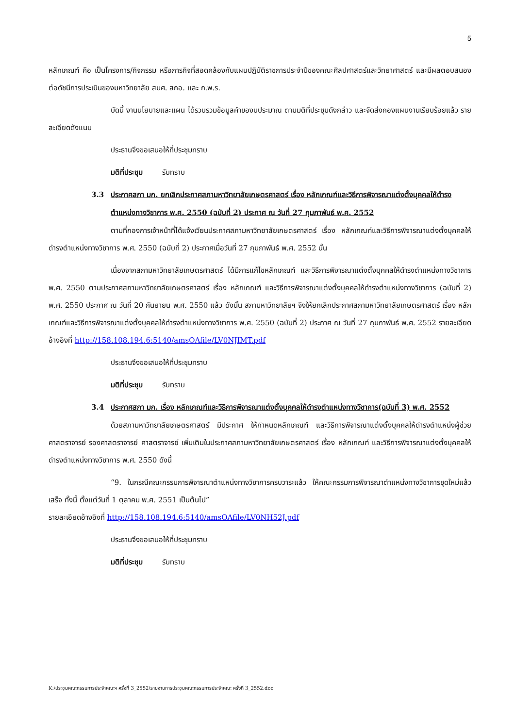5
หลักเกณฑ์ คือ เป็นโครงการ/กิจกรรม หรือภารกิจที่สอดคล้องกับแผนปฏิบัติราชการประจำปีของคณะศิลปศาสตร์และวิทยาศาสตร์ และมีผลตอบสนองต่อดัชนีการประเมินของมหาวิทยาลัย สมศ. สกอ. และ ก.พ.ร.
บัดนี้ งานนโยบายและแผน ได้รวบรวมข้อมูลคำของบประมาณ ตามมติที่ประชุมดังกล่าว และจัดส่งกองแผนงานเรียบร้อยแล้ว รายละเอียดดังแนบ
ประธานจึงขอเสนอให้ที่ประชุมทราบ
มติที่ประชุม รับทราบ
3.3 ประกาศสภา มก. ยกเลิกประกาศสภามหาวิทยาลัยเกษตรศาสตร์ เรื่อง หลักเกณฑ์และวิธีการพิจารณาแต่งตั้งบุคคลให้ดำรงตำแหน่งทางวิชาการ พ.ศ. 2550 (ฉบับที่ 2) ประกาศ ณ วันที่ 27 กุมภาพันธ์ พ.ศ. 2552
ตามที่กองการเจ้าหน้าที่ได้แจ้งเวียนประกาศสภามหาวิทยาลัยเกษตรศาสตร์ เรื่อง หลักเกณฑ์และวิธีการพิจารณาแต่งตั้งบุคคลให้ดำรงตำแหน่งทางวิชาการ พ.ศ. 2550 (ฉบับที่ 2) ประกาศเมื่อวันที่ 27 กุมภาพันธ์ พ.ศ. 2552 นั้น
เนื่องจากสภามหาวิทยาลัยเกษตรศาสตร์ ได้มีการแก้ไขหลักเกณฑ์ และวิธีการพิจารณาแต่งตั้งบุคคลให้ดำรงตำแหน่งทางวิชาการ พ.ศ. 2550 ตามประกาศสภามหาวิทยาลัยเกษตรศาสตร์ เรื่อง หลักเกณฑ์ และวิธีการพิจารณาแต่งตั้งบุคคลให้ดำรงตำแหน่งทางวิชาการ (ฉบับที่ 2) พ.ศ. 2550 ประกาศ ณ วันที่ 20 กันยายน พ.ศ. 2550 แล้ว ดังนั้น สภามหาวิทยาลัยฯ จึงให้ยกเลิกประกาศสภามหาวิทยาลัยเกษตรศาสตร์ เรื่อง หลักเกณฑ์และวิธีการพิจารณาแต่งตั้งบุคคลให้ดำรงตำแหน่งทางวิชาการ พ.ศ. 2550 (ฉบับที่ 2) ประกาศ ณ วันที่ 27 กุมภาพันธ์ พ.ศ. 2552 รายละเอียดอ้างอิงที่ http://158.108.194.6:5140/amsOAfile/LV0NJIMT.pdf
ประธานจึงขอเสนอให้ที่ประชุมทราบ
มติที่ประชุม รับทราบ
3.4 ประกาศสภา มก. เรื่อง หลักเกณฑ์และวิธีการพิจารณาแต่งตั้งบุคคลให้ดำรงตำแหน่งทางวิชาการ(ฉบับที่ 3) พ.ศ. 2552
ด้วยสภามหาวิทยาลัยเกษตรศาสตร์ มีประกาศ ให้กำหนดหลักเกณฑ์ และวิธีการพิจารณาแต่งตั้งบุคคลให้ดำรงตำแหน่งผู้ช่วยศาสตราจารย์ รองศาสตราจารย์ ศาสตราจารย์ เพิ่มเติมในประกาศสภามหาวิทยาลัยเกษตรศาสตร์ เรื่อง หลักเกณฑ์ และวิธีการพิจารณาแต่งตั้งบุคคลให้ดำรงตำแหน่งทางวิชาการ พ.ศ. 2550 ดังนี้
“9. ในกรณีคณะกรรมการพิจารณาตำแหน่งทางวิชาการครบวาระแล้ว ให้คณะกรรมการพิจารณาตำแหน่งทางวิชาการชุดใหม่แล้วเสร็จ ทั้งนี้ ตั้งแต่วันที่ 1 ตุลาคม พ.ศ. 2551 เป็นต้นไป”
รายละเอียดอ้างอิงที่ http://158.108.194.6:5140/amsOAfile/LV0NH52J.pdf
ประธานจึงขอเสนอให้ที่ประชุมทราบ
มติที่ประชุม รับทราบ
K:\ประชุมคณะกรรมการประจำคณะฯ ครั้งที่ 3_2552\รายงานการประชุมคณะกรรมการประจำคณะ ครั้งที่ 3_2552.doc